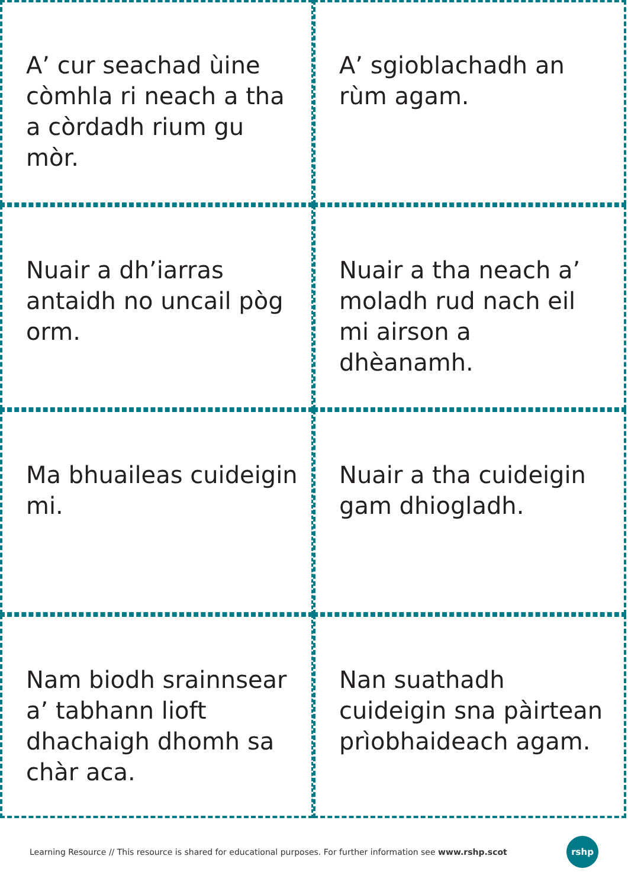A’ cur seachad ùine còmhla ri neach a tha a còrdadh rium gu mòr.
A’ sgioblachadh an rùm agam.
Nuair a dh’iarras antaidh no uncail pòg orm.
Nuair a tha neach a’ moladh rud nach eil mi airson a dhèanamh.
Ma bhuaileas cuideigin mi.
Nuair a tha cuideigin gam dhiogladh.
Nam biodh srainnsear a’ tabhann lioft dhachaigh dhomh sa chàr aca.
Nan suathadh cuideigin sna pàirtean prìobhaideach agam.
Learning Resource // This resource is shared for educational purposes. For further information see www.rshp.scot
rshp